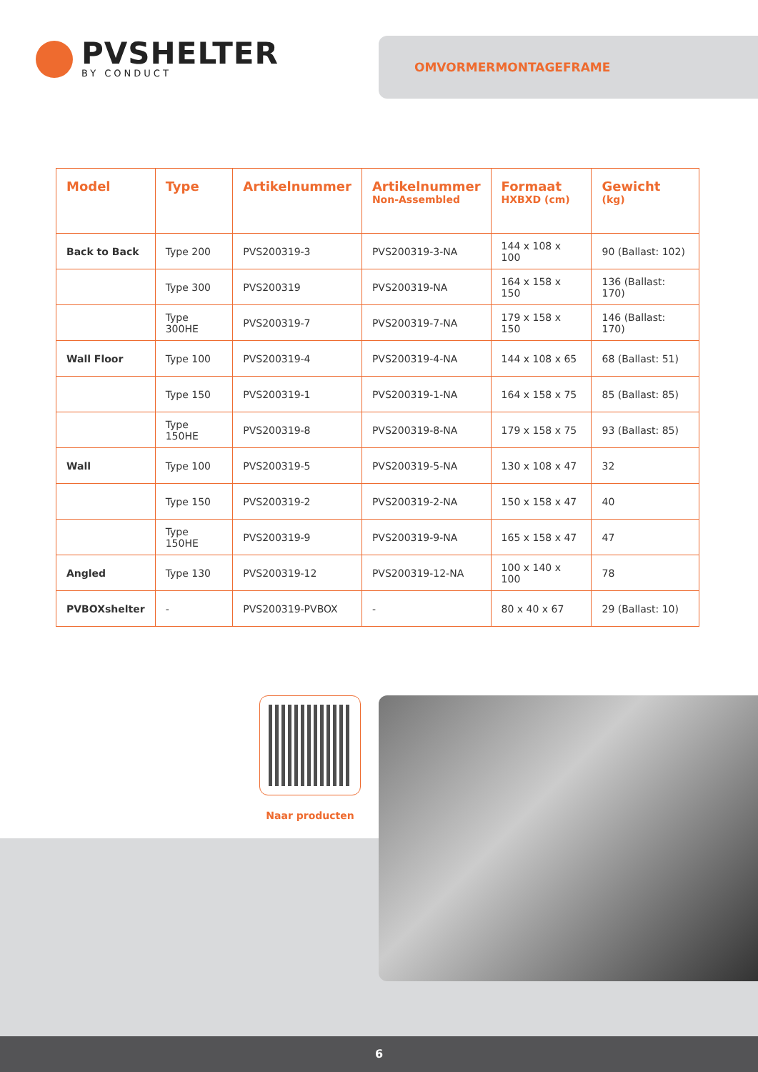PVSHELTER
BY CONDUCT
OMVORMERMONTAGEFRAME
| Model | Type | Artikelnummer | Artikelnummer Non-Assembled | Formaat HXBXD (cm) | Gewicht (kg) |
| --- | --- | --- | --- | --- | --- |
| Back to Back | Type 200 | PVS200319-3 | PVS200319-3-NA | 144 x 108 x 100 | 90 (Ballast: 102) |
| | Type 300 | PVS200319 | PVS200319-NA | 164 x 158 x 150 | 136 (Ballast: 170) |
| | Type 300HE | PVS200319-7 | PVS200319-7-NA | 179 x 158 x 150 | 146 (Ballast: 170) |
| Wall Floor | Type 100 | PVS200319-4 | PVS200319-4-NA | 144 x 108 x 65 | 68 (Ballast: 51) |
| | Type 150 | PVS200319-1 | PVS200319-1-NA | 164 x 158 x 75 | 85 (Ballast: 85) |
| | Type 150HE | PVS200319-8 | PVS200319-8-NA | 179 x 158 x 75 | 93 (Ballast: 85) |
| Wall | Type 100 | PVS200319-5 | PVS200319-5-NA | 130 x 108 x 47 | 32 |
| | Type 150 | PVS200319-2 | PVS200319-2-NA | 150 x 158 x 47 | 40 |
| | Type 150HE | PVS200319-9 | PVS200319-9-NA | 165 x 158 x 47 | 47 |
| Angled | Type 130 | PVS200319-12 | PVS200319-12-NA | 100 x 140 x 100 | 78 |
| PVBOXshelter | - | PVS200319-PVBOX | - | 80 x 40 x 67 | 29 (Ballast: 10) |
Naar producten
6